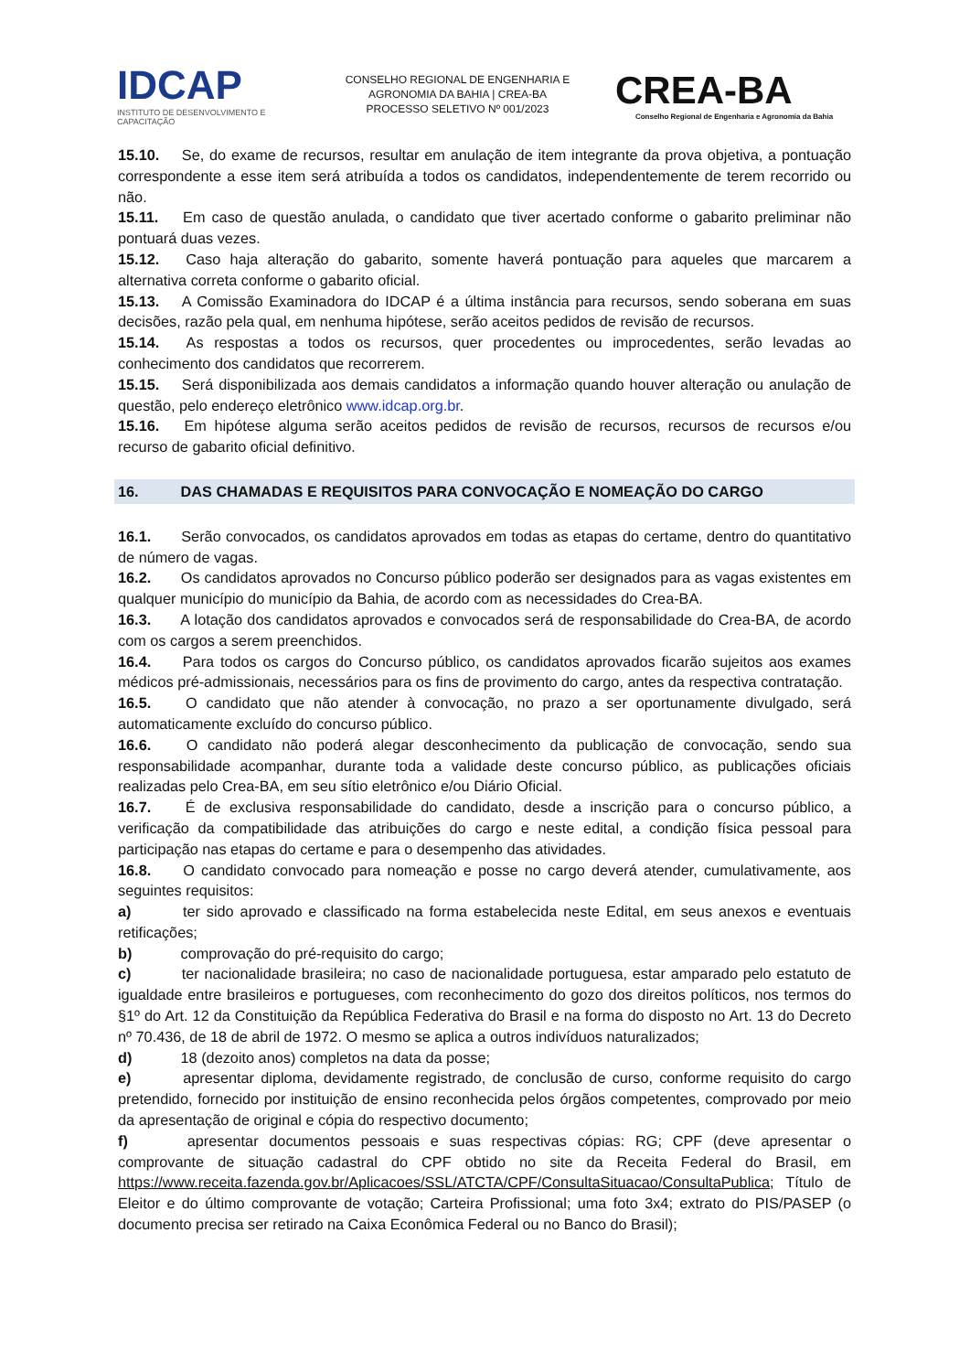IDCAP
INSTITUTO DE DESENVOLVIMENTO E CAPACITAÇÃO
CONSELHO REGIONAL DE ENGENHARIA E
AGRONOMIA DA BAHIA | CREA-BA
PROCESSO SELETIVO Nº 001/2023
CREA-BA
Conselho Regional de Engenharia e Agronomia da Bahia
15.10. Se, do exame de recursos, resultar em anulação de item integrante da prova objetiva, a pontuação correspondente a esse item será atribuída a todos os candidatos, independentemente de terem recorrido ou não.
15.11. Em caso de questão anulada, o candidato que tiver acertado conforme o gabarito preliminar não pontuará duas vezes.
15.12. Caso haja alteração do gabarito, somente haverá pontuação para aqueles que marcarem a alternativa correta conforme o gabarito oficial.
15.13. A Comissão Examinadora do IDCAP é a última instância para recursos, sendo soberana em suas decisões, razão pela qual, em nenhuma hipótese, serão aceitos pedidos de revisão de recursos.
15.14. As respostas a todos os recursos, quer procedentes ou improcedentes, serão levadas ao conhecimento dos candidatos que recorrerem.
15.15. Será disponibilizada aos demais candidatos a informação quando houver alteração ou anulação de questão, pelo endereço eletrônico www.idcap.org.br.
15.16. Em hipótese alguma serão aceitos pedidos de revisão de recursos, recursos de recursos e/ou recurso de gabarito oficial definitivo.
16. DAS CHAMADAS E REQUISITOS PARA CONVOCAÇÃO E NOMEAÇÃO DO CARGO
16.1. Serão convocados, os candidatos aprovados em todas as etapas do certame, dentro do quantitativo de número de vagas.
16.2. Os candidatos aprovados no Concurso público poderão ser designados para as vagas existentes em qualquer município do município da Bahia, de acordo com as necessidades do Crea-BA.
16.3. A lotação dos candidatos aprovados e convocados será de responsabilidade do Crea-BA, de acordo com os cargos a serem preenchidos.
16.4. Para todos os cargos do Concurso público, os candidatos aprovados ficarão sujeitos aos exames médicos pré-admissionais, necessários para os fins de provimento do cargo, antes da respectiva contratação.
16.5. O candidato que não atender à convocação, no prazo a ser oportunamente divulgado, será automaticamente excluído do concurso público.
16.6. O candidato não poderá alegar desconhecimento da publicação de convocação, sendo sua responsabilidade acompanhar, durante toda a validade deste concurso público, as publicações oficiais realizadas pelo Crea-BA, em seu sítio eletrônico e/ou Diário Oficial.
16.7. É de exclusiva responsabilidade do candidato, desde a inscrição para o concurso público, a verificação da compatibilidade das atribuições do cargo e neste edital, a condição física pessoal para participação nas etapas do certame e para o desempenho das atividades.
16.8. O candidato convocado para nomeação e posse no cargo deverá atender, cumulativamente, aos seguintes requisitos:
a) ter sido aprovado e classificado na forma estabelecida neste Edital, em seus anexos e eventuais retificações;
b) comprovação do pré-requisito do cargo;
c) ter nacionalidade brasileira; no caso de nacionalidade portuguesa, estar amparado pelo estatuto de igualdade entre brasileiros e portugueses, com reconhecimento do gozo dos direitos políticos, nos termos do §1º do Art. 12 da Constituição da República Federativa do Brasil e na forma do disposto no Art. 13 do Decreto nº 70.436, de 18 de abril de 1972. O mesmo se aplica a outros indivíduos naturalizados;
d) 18 (dezoito anos) completos na data da posse;
e) apresentar diploma, devidamente registrado, de conclusão de curso, conforme requisito do cargo pretendido, fornecido por instituição de ensino reconhecida pelos órgãos competentes, comprovado por meio da apresentação de original e cópia do respectivo documento;
f) apresentar documentos pessoais e suas respectivas cópias: RG; CPF (deve apresentar o comprovante de situação cadastral do CPF obtido no site da Receita Federal do Brasil, em https://www.receita.fazenda.gov.br/Aplicacoes/SSL/ATCTA/CPF/ConsultaSituacao/ConsultaPublica; Título de Eleitor e do último comprovante de votação; Carteira Profissional; uma foto 3x4; extrato do PIS/PASEP (o documento precisa ser retirado na Caixa Econômica Federal ou no Banco do Brasil);